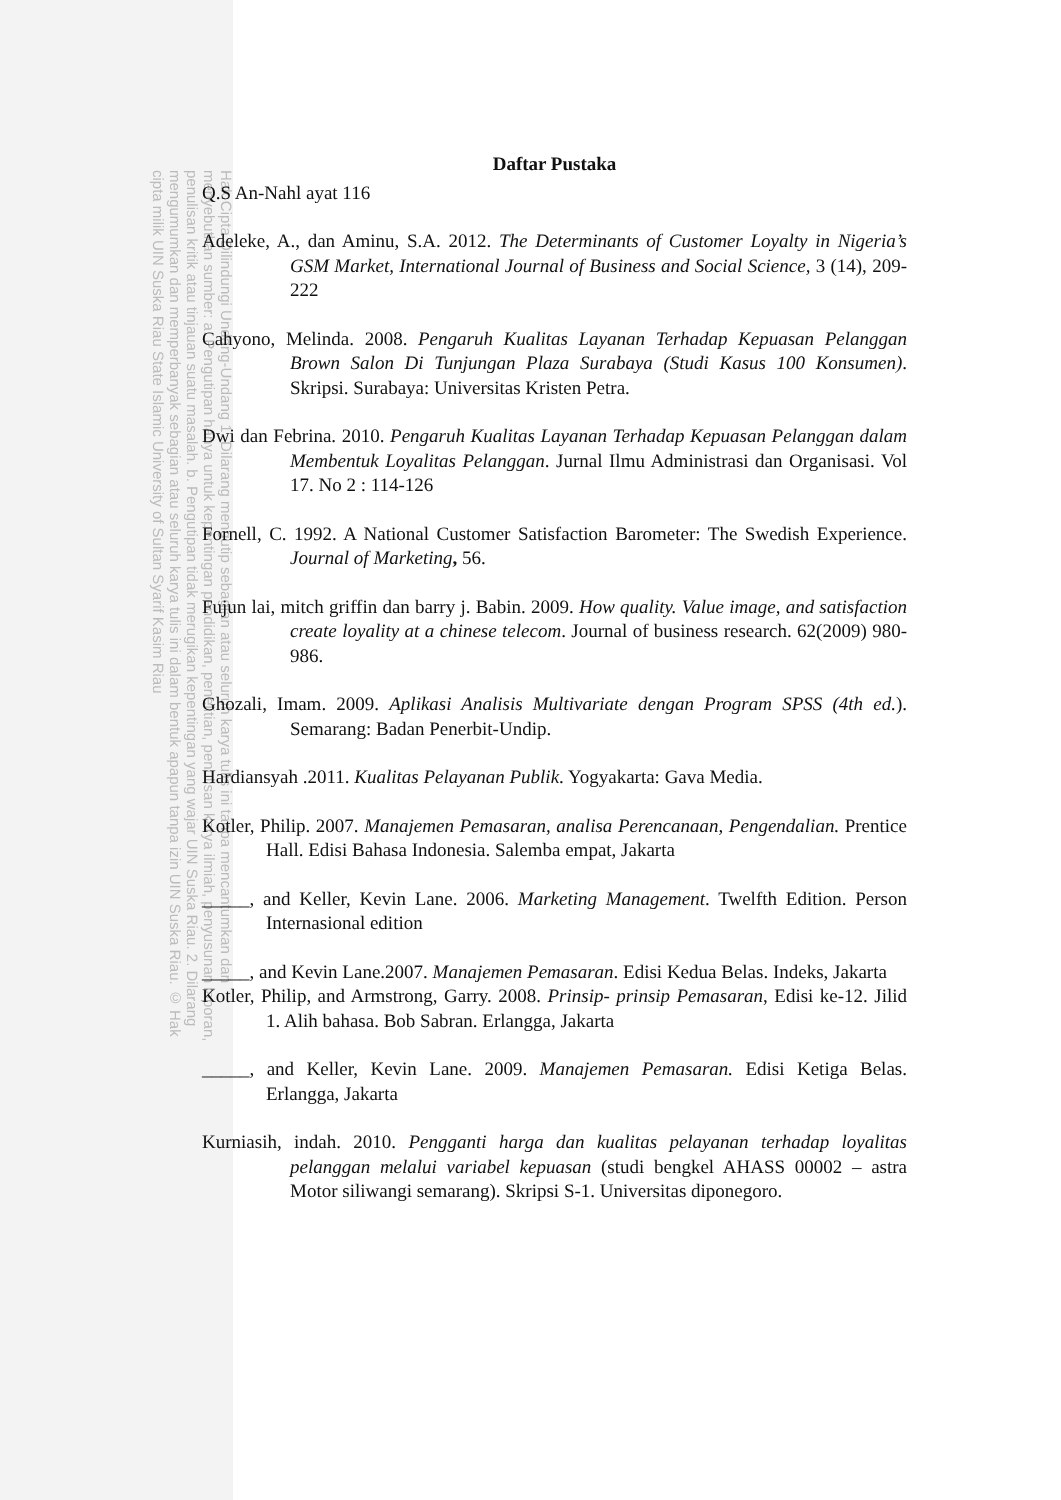Hak Cipta Dilindungi Undang-Undang 1. Dilarang mengutip sebagian atau seluruh karya tulis ini tanpa mencantumkan dan menyebutkan sumber: a. Pengutipan hanya untuk kepentingan pendidikan, penelitian, penulisan karya ilmiah, penyusunan laporan, penulisan kritik atau tinjauan suatu masalah. b. Pengutipan tidak merugikan kepentingan yang wajar UIN Suska Riau. 2. Dilarang mengumumkan dan memperbanyak sebagian atau seluruh karya tulis ini dalam bentuk apapun tanpa izin UIN Suska Riau. © Hak cipta milik UIN Suska Riau State Islamic University of Sultan Syarif Kasim Riau
Daftar Pustaka
Q.S An-Nahl ayat 116
Adeleke, A., dan Aminu, S.A. 2012. The Determinants of Customer Loyalty in Nigeria’s GSM Market, International Journal of Business and Social Science, 3 (14), 209-222
Cahyono, Melinda. 2008. Pengaruh Kualitas Layanan Terhadap Kepuasan Pelanggan Brown Salon Di Tunjungan Plaza Surabaya (Studi Kasus 100 Konsumen). Skripsi. Surabaya: Universitas Kristen Petra.
Dwi dan Febrina. 2010. Pengaruh Kualitas Layanan Terhadap Kepuasan Pelanggan dalam Membentuk Loyalitas Pelanggan. Jurnal Ilmu Administrasi dan Organisasi. Vol 17. No 2 : 114-126
Fornell, C. 1992. A National Customer Satisfaction Barometer: The Swedish Experience. Journal of Marketing, 56.
Fujun lai, mitch griffin dan barry j. Babin. 2009. How quality. Value image, and satisfaction create loyality at a chinese telecom. Journal of business research. 62(2009) 980-986.
Ghozali, Imam. 2009. Aplikasi Analisis Multivariate dengan Program SPSS (4th ed.). Semarang: Badan Penerbit-Undip.
Hardiansyah .2011. Kualitas Pelayanan Publik. Yogyakarta: Gava Media.
Kotler, Philip. 2007. Manajemen Pemasaran, analisa Perencanaan, Pengendalian. Prentice Hall. Edisi Bahasa Indonesia. Salemba empat, Jakarta
_____, and Keller, Kevin Lane. 2006. Marketing Management. Twelfth Edition. Person Internasional edition
_____, and Kevin Lane.2007. Manajemen Pemasaran. Edisi Kedua Belas. Indeks, Jakarta
Kotler, Philip, and Armstrong, Garry. 2008. Prinsip- prinsip Pemasaran, Edisi ke-12. Jilid 1. Alih bahasa. Bob Sabran. Erlangga, Jakarta
_____, and Keller, Kevin Lane. 2009. Manajemen Pemasaran. Edisi Ketiga Belas. Erlangga, Jakarta
Kurniasih, indah. 2010. Pengganti harga dan kualitas pelayanan terhadap loyalitas pelanggan melalui variabel kepuasan (studi bengkel AHASS 00002 – astra Motor siliwangi semarang). Skripsi S-1. Universitas diponegoro.